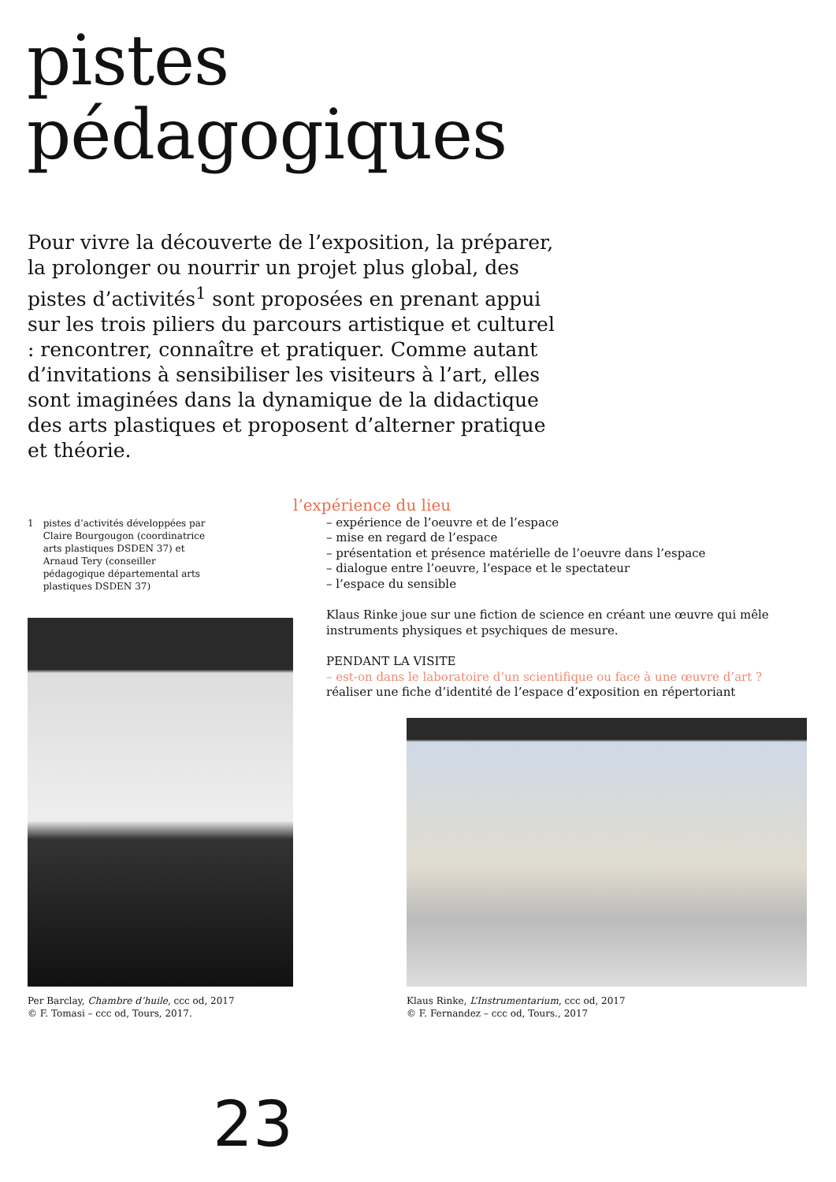pistes
pédagogiques
Pour vivre la découverte de l’exposition, la préparer, la prolonger ou nourrir un projet plus global, des pistes d’activités<sup>1</sup> sont proposées en prenant appui sur les trois piliers du parcours artistique et culturel : rencontrer, connaître et pratiquer. Comme autant d’invitations à sensibiliser les visiteurs à l’art, elles sont imaginées dans la dynamique de la didactique des arts plastiques et proposent d’alterner pratique et théorie.
1 pistes d’activités développées par Claire Bourgougon (coordinatrice arts plastiques DSDEN 37) et Arnaud Tery (conseiller pédagogique départemental arts plastiques DSDEN 37)
l’expérience du lieu
– expérience de l’oeuvre et de l’espace
– mise en regard de l’espace
– présentation et présence matérielle de l’oeuvre dans l’espace
– dialogue entre l’oeuvre, l’espace et le spectateur
– l’espace du sensible
Klaus Rinke joue sur une fiction de science en créant une œuvre qui mêle instruments physiques et psychiques de mesure.
PENDANT LA VISITE
– est-on dans le laboratoire d’un scientifique ou face à une œuvre d’art ?
réaliser une fiche d’identité de l’espace d’exposition en répertoriant
Per Barclay, Chambre d’huile, ccc od, 2017
© F. Tomasi – ccc od, Tours, 2017.
Klaus Rinke, L’Instrumentarium, ccc od, 2017
© F. Fernandez – ccc od, Tours., 2017
23